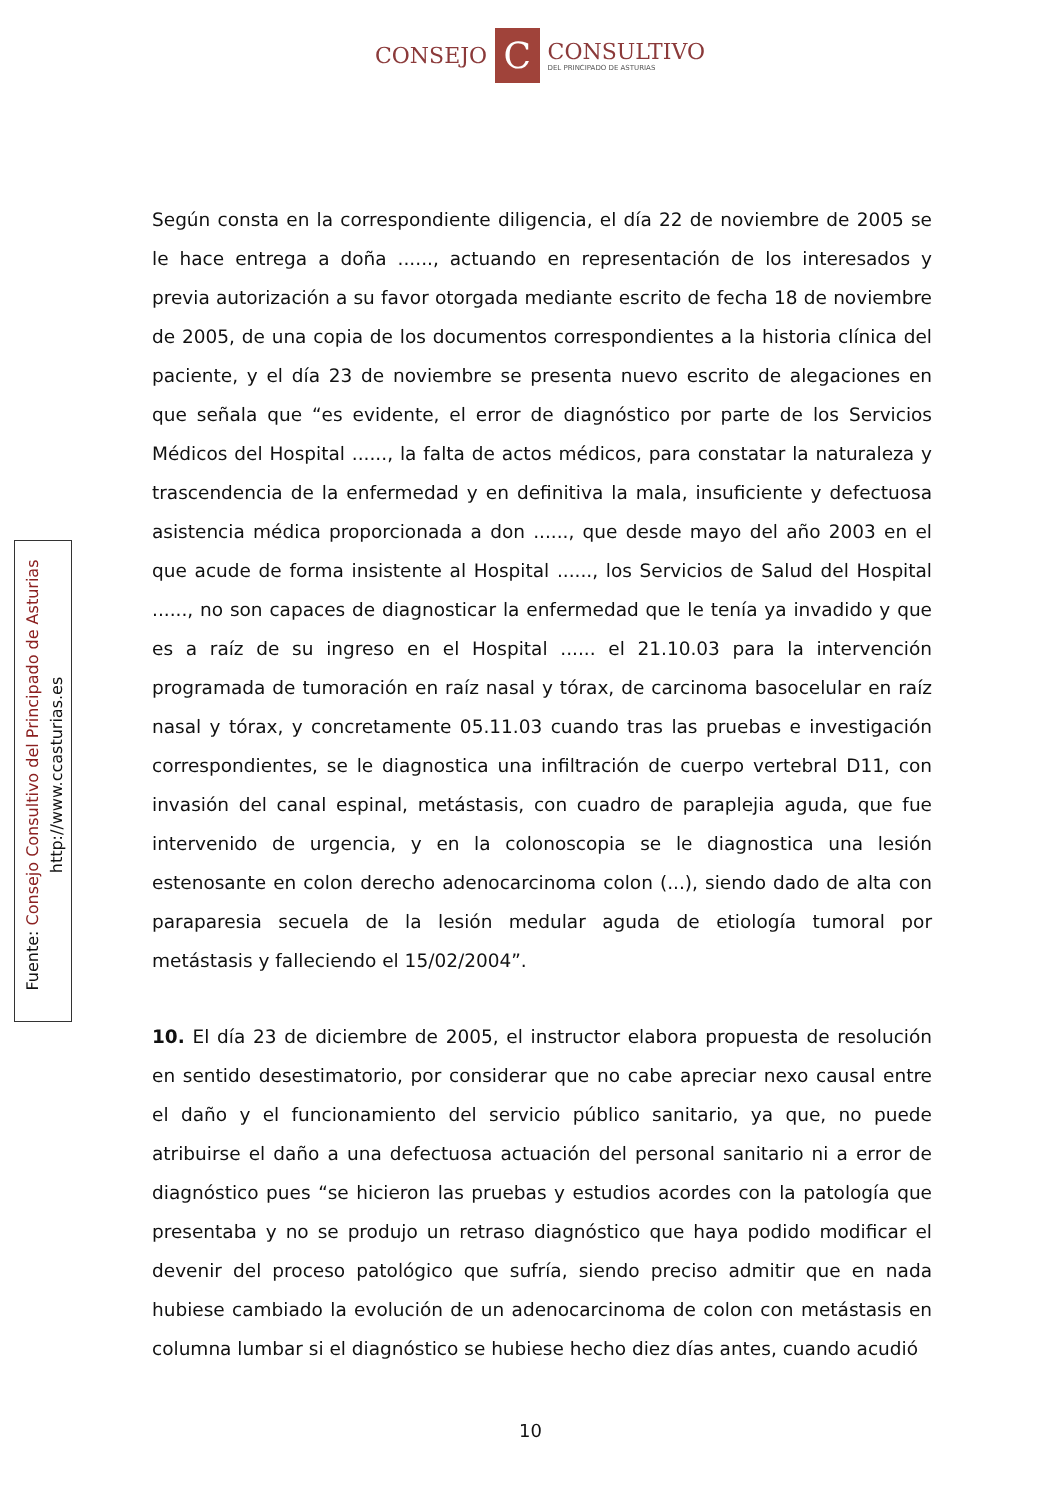CONSEJO
C
CONSULTIVO
DEL PRINCIPADO DE ASTURIAS
Según consta en la correspondiente diligencia, el día 22 de noviembre de 2005 se le hace entrega a doña ......, actuando en representación de los interesados y previa autorización a su favor otorgada mediante escrito de fecha 18 de noviembre de 2005, de una copia de los documentos correspondientes a la historia clínica del paciente, y el día 23 de noviembre se presenta nuevo escrito de alegaciones en que señala que “es evidente, el error de diagnóstico por parte de los Servicios Médicos del Hospital ......, la falta de actos médicos, para constatar la naturaleza y trascendencia de la enfermedad y en definitiva la mala, insuficiente y defectuosa asistencia médica proporcionada a don ......, que desde mayo del año 2003 en el que acude de forma insistente al Hospital ......, los Servicios de Salud del Hospital ......, no son capaces de diagnosticar la enfermedad que le tenía ya invadido y que es a raíz de su ingreso en el Hospital ...... el 21.10.03 para la intervención programada de tumoración en raíz nasal y tórax, de carcinoma basocelular en raíz nasal y tórax, y concretamente 05.11.03 cuando tras las pruebas e investigación correspondientes, se le diagnostica una infiltración de cuerpo vertebral D11, con invasión del canal espinal, metástasis, con cuadro de paraplejia aguda, que fue intervenido de urgencia, y en la colonoscopia se le diagnostica una lesión estenosante en colon derecho adenocarcinoma colon (...), siendo dado de alta con paraparesia secuela de la lesión medular aguda de etiología tumoral por metástasis y falleciendo el 15/02/2004”.
10. El día 23 de diciembre de 2005, el instructor elabora propuesta de resolución en sentido desestimatorio, por considerar que no cabe apreciar nexo causal entre el daño y el funcionamiento del servicio público sanitario, ya que, no puede atribuirse el daño a una defectuosa actuación del personal sanitario ni a error de diagnóstico pues “se hicieron las pruebas y estudios acordes con la patología que presentaba y no se produjo un retraso diagnóstico que haya podido modificar el devenir del proceso patológico que sufría, siendo preciso admitir que en nada hubiese cambiado la evolución de un adenocarcinoma de colon con metástasis en columna lumbar si el diagnóstico se hubiese hecho diez días antes, cuando acudió
Fuente: Consejo Consultivo del Principado de Asturias
http://www.ccasturias.es
10